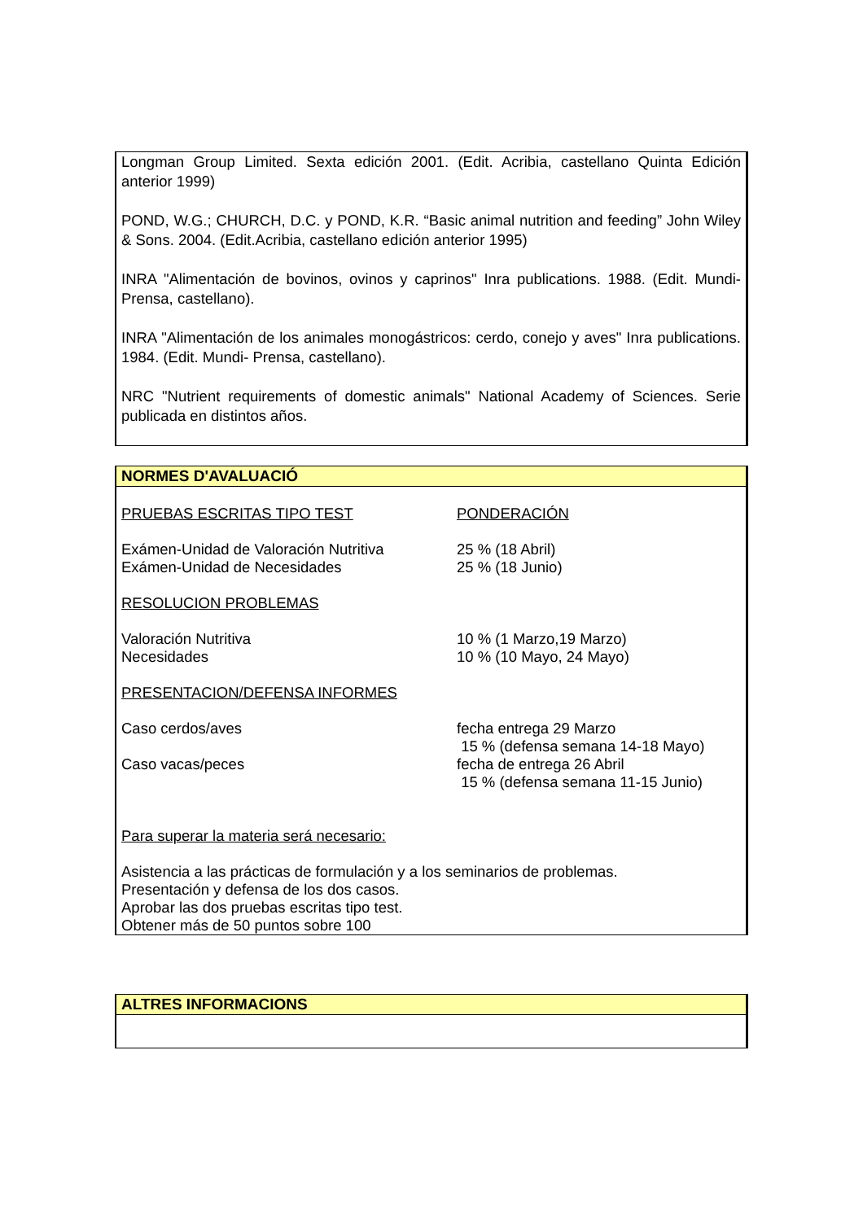Longman Group Limited. Sexta edición 2001. (Edit. Acribia, castellano Quinta Edición anterior 1999)
POND, W.G.; CHURCH, D.C. y POND, K.R. “Basic animal nutrition and feeding” John Wiley & Sons. 2004. (Edit.Acribia, castellano edición anterior 1995)
INRA "Alimentación de bovinos, ovinos y caprinos" Inra publications. 1988. (Edit. Mundi-Prensa, castellano).
INRA "Alimentación de los animales monogástricos: cerdo, conejo y aves" Inra publications. 1984. (Edit. Mundi- Prensa, castellano).
NRC "Nutrient requirements of domestic animals" National Academy of Sciences. Serie publicada en distintos años.
NORMES D'AVALUACIÓ
PRUEBAS ESCRITAS TIPO TEST PONDERACIÓN
Exámen-Unidad de Valoración Nutritiva 25 % (18 Abril)
Exámen-Unidad de Necesidades 25 % (18 Junio)
RESOLUCION PROBLEMAS
Valoración Nutritiva 10 % (1 Marzo,19 Marzo)
Necesidades 10 % (10 Mayo, 24 Mayo)
PRESENTACION/DEFENSA INFORMES
Caso cerdos/aves fecha entrega 29 Marzo
15 % (defensa semana 14-18 Mayo)
Caso vacas/peces fecha de entrega 26 Abril
15 % (defensa semana 11-15 Junio)
Para superar la materia será necesario:
Asistencia a las prácticas de formulación y a los seminarios de problemas.
Presentación y defensa de los dos casos.
Aprobar las dos pruebas escritas tipo test.
Obtener más de 50 puntos sobre 100
ALTRES INFORMACIONS